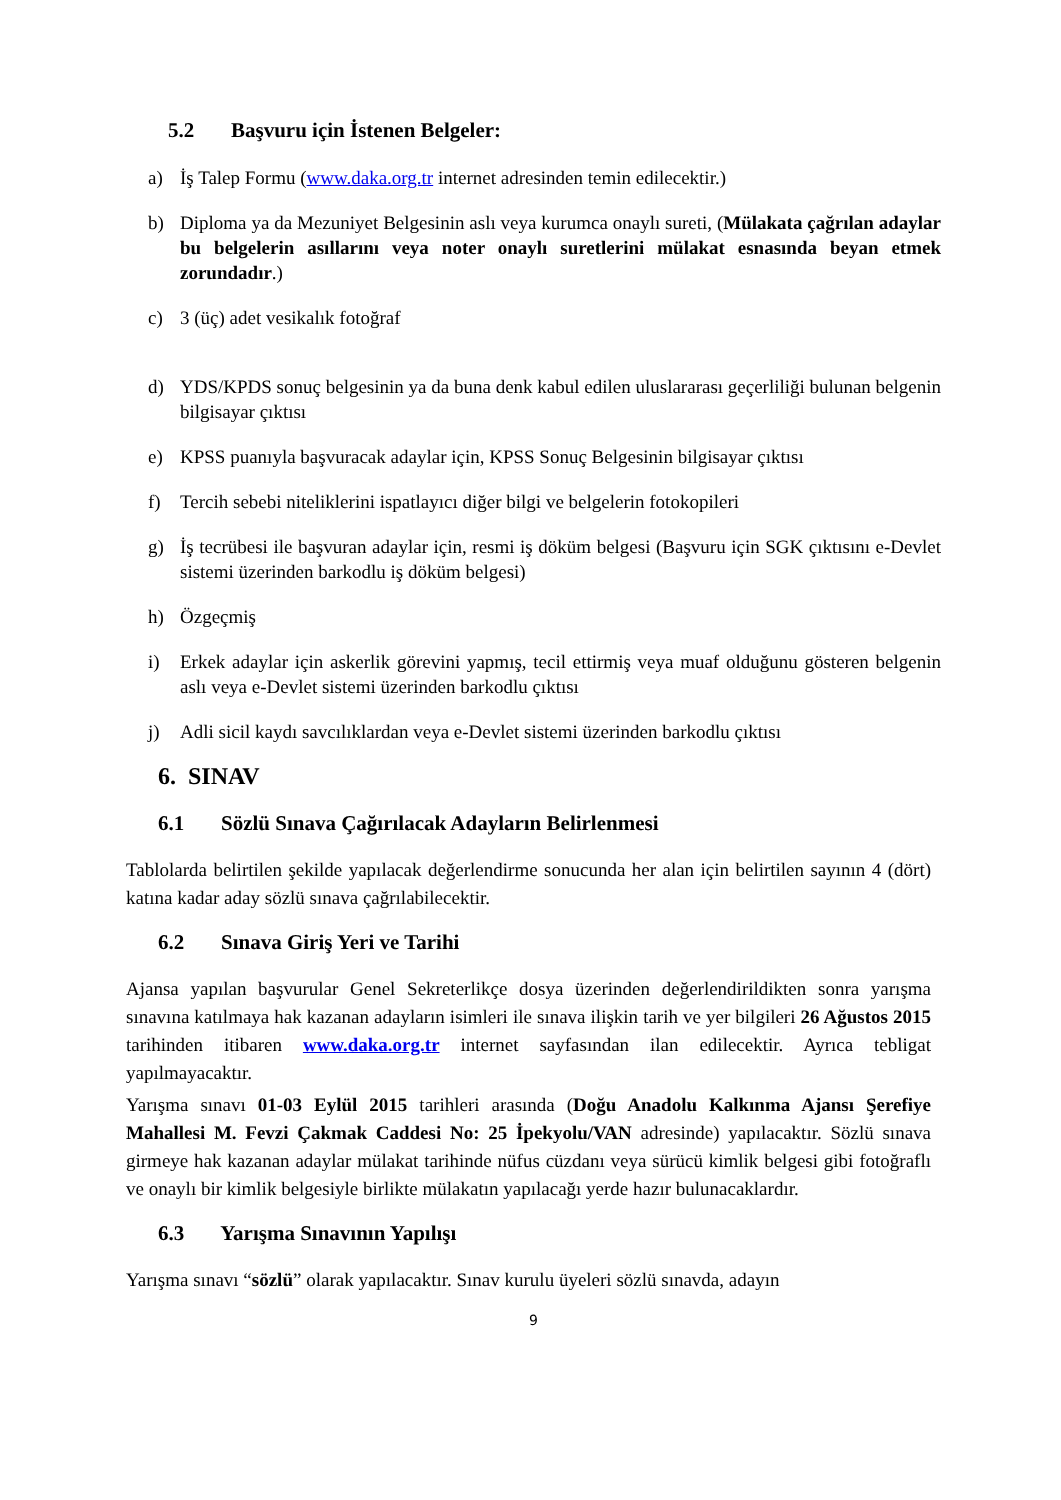5.2 Başvuru için İstenen Belgeler:
a) İş Talep Formu (www.daka.org.tr internet adresinden temin edilecektir.)
b) Diploma ya da Mezuniyet Belgesinin aslı veya kurumca onaylı sureti, (Mülakata çağrılan adaylar bu belgelerin asıllarını veya noter onaylı suretlerini mülakat esnasında beyan etmek zorundadır.)
c) 3 (üç) adet vesikalık fotoğraf
d) YDS/KPDS sonuç belgesinin ya da buna denk kabul edilen uluslararası geçerliliği bulunan belgenin bilgisayar çıktısı
e) KPSS puanıyla başvuracak adaylar için, KPSS Sonuç Belgesinin bilgisayar çıktısı
f) Tercih sebebi niteliklerini ispatlayıcı diğer bilgi ve belgelerin fotokopileri
g) İş tecrübesi ile başvuran adaylar için, resmi iş döküm belgesi (Başvuru için SGK çıktısını e-Devlet sistemi üzerinden barkodlu iş döküm belgesi)
h) Özgeçmiş
i) Erkek adaylar için askerlik görevini yapmış, tecil ettirmiş veya muaf olduğunu gösteren belgenin aslı veya e-Devlet sistemi üzerinden barkodlu çıktısı
j) Adli sicil kaydı savcılıklardan veya e-Devlet sistemi üzerinden barkodlu çıktısı
6. SINAV
6.1 Sözlü Sınava Çağırılacak Adayların Belirlenmesi
Tablolarda belirtilen şekilde yapılacak değerlendirme sonucunda her alan için belirtilen sayının 4 (dört) katına kadar aday sözlü sınava çağrılabilecektir.
6.2 Sınava Giriş Yeri ve Tarihi
Ajansa yapılan başvurular Genel Sekreterlikçe dosya üzerinden değerlendirildikten sonra yarışma sınavına katılmaya hak kazanan adayların isimleri ile sınava ilişkin tarih ve yer bilgileri 26 Ağustos 2015 tarihinden itibaren www.daka.org.tr internet sayfasından ilan edilecektir. Ayrıca tebligat yapılmayacaktır.
Yarışma sınavı 01-03 Eylül 2015 tarihleri arasında (Doğu Anadolu Kalkınma Ajansı Şerefiye Mahallesi M. Fevzi Çakmak Caddesi No: 25 İpekyolu/VAN adresinde) yapılacaktır. Sözlü sınava girmeye hak kazanan adaylar mülakat tarihinde nüfus cüzdanı veya sürücü kimlik belgesi gibi fotoğraflı ve onaylı bir kimlik belgesiyle birlikte mülakatın yapılacağı yerde hazır bulunacaklardır.
6.3 Yarışma Sınavının Yapılışı
Yarışma sınavı “sözlü” olarak yapılacaktır. Sınav kurulu üyeleri sözlü sınavda, adayın
9